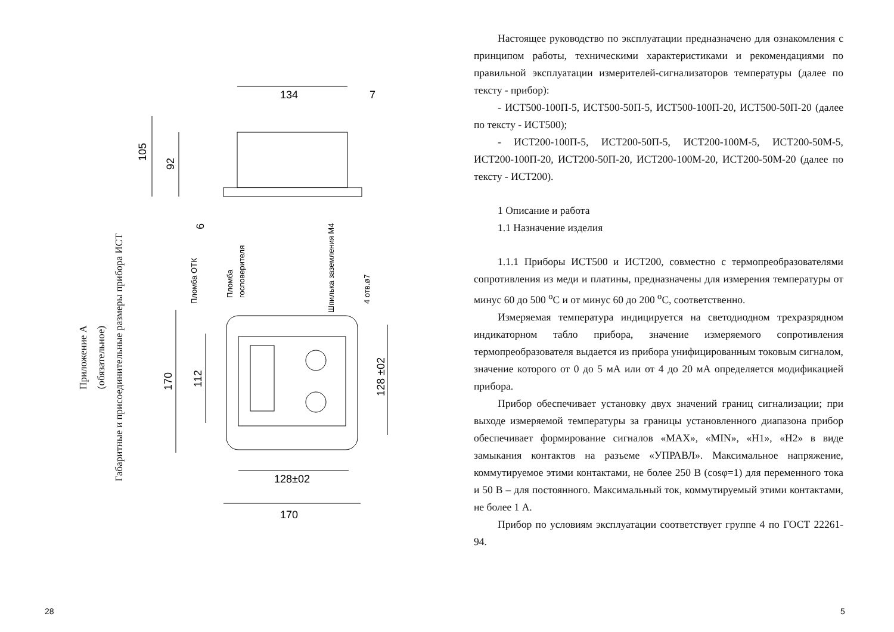Приложение А
(обязательное)
Габаритные и присоединительные размеры прибора ИСТ
134
7
105
92
6
Пломба ОТК
Пломба
госповерителя
Шпилька заземления М4
4 отв.ø7
170
112
128 ±02
128±02
170
28
Настоящее руководство по эксплуатации предназначено для ознакомления с принципом работы, техническими характеристиками и рекомендациями по правильной эксплуатации измерителей-сигнализаторов температуры (далее по тексту - прибор):
- ИСТ500-100П-5, ИСТ500-50П-5, ИСТ500-100П-20, ИСТ500-50П-20 (далее по тексту - ИСТ500);
- ИСТ200-100П-5, ИСТ200-50П-5, ИСТ200-100М-5, ИСТ200-50М-5, ИСТ200-100П-20, ИСТ200-50П-20, ИСТ200-100М-20, ИСТ200-50М-20 (далее по тексту - ИСТ200).
1 Описание и работа
1.1 Назначение изделия
1.1.1 Приборы ИСТ500 и ИСТ200, совместно с термопреобразователями сопротивления из меди и платины, предназначены для измерения температуры от минус 60 до 500 <sup>о</sup>С и от минус 60 до 200 <sup>о</sup>С, соответственно.
Измеряемая температура индицируется на светодиодном трехразрядном индикаторном табло прибора, значение измеряемого сопротивления термопреобразователя выдается из прибора унифицированным токовым сигналом, значение которого от 0 до 5 мА или от 4 до 20 мА определяется модификацией прибора.
Прибор обеспечивает установку двух значений границ сигнализации; при выходе измеряемой температуры за границы установленного диапазона прибор обеспечивает формирование сигналов «MAX», «MIN», «Н1», «Н2» в виде замыкания контактов на разъеме «УПРАВЛ». Максимальное напряжение, коммутируемое этими контактами, не более 250 В (cosφ=1) для переменного тока и 50 В – для постоянного. Максимальный ток, коммутируемый этими контактами, не более 1 А.
Прибор по условиям эксплуатации соответствует группе 4 по ГОСТ 22261-94.
5